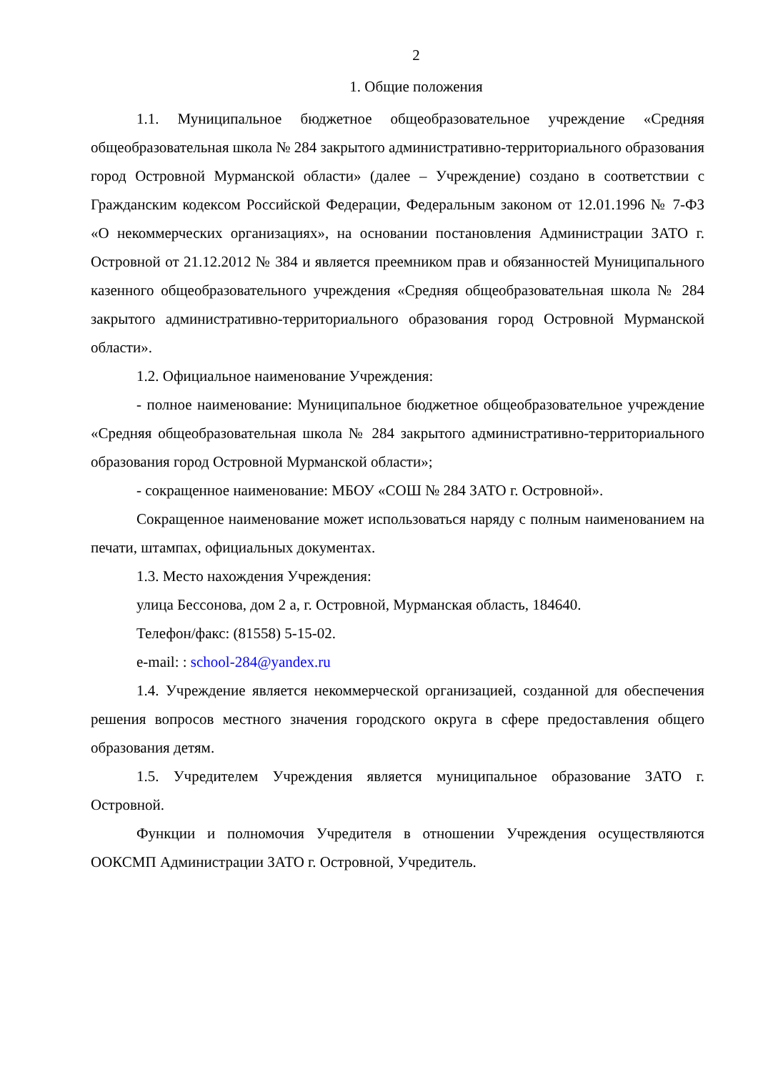2
1. Общие положения
1.1. Муниципальное бюджетное общеобразовательное учреждение «Средняя общеобразовательная школа № 284 закрытого административно-территориального образования город Островной Мурманской области» (далее – Учреждение) создано в соответствии с Гражданским кодексом Российской Федерации, Федеральным законом от 12.01.1996 № 7-ФЗ «О некоммерческих организациях», на основании постановления Администрации ЗАТО г. Островной от 21.12.2012 № 384 и является преемником прав и обязанностей Муниципального казенного общеобразовательного учреждения «Средняя общеобразовательная школа № 284 закрытого административно-территориального образования город Островной Мурманской области».
1.2. Официальное наименование Учреждения:
- полное наименование: Муниципальное бюджетное общеобразовательное учреждение «Средняя общеобразовательная школа № 284 закрытого административно-территориального образования город Островной Мурманской области»;
- сокращенное наименование: МБОУ «СОШ № 284 ЗАТО г. Островной».
Сокращенное наименование может использоваться наряду с полным наименованием на печати, штампах, официальных документах.
1.3. Место нахождения Учреждения:
улица Бессонова, дом 2 а, г. Островной, Мурманская область, 184640.
Телефон/факс: (81558) 5-15-02.
e-mail: : school-284@yandex.ru
1.4. Учреждение является некоммерческой организацией, созданной для обеспечения решения вопросов местного значения городского округа в сфере предоставления общего образования детям.
1.5. Учредителем Учреждения является муниципальное образование ЗАТО г. Островной.
Функции и полномочия Учредителя в отношении Учреждения осуществляются ООКСМП Администрации ЗАТО г. Островной, Учредитель.